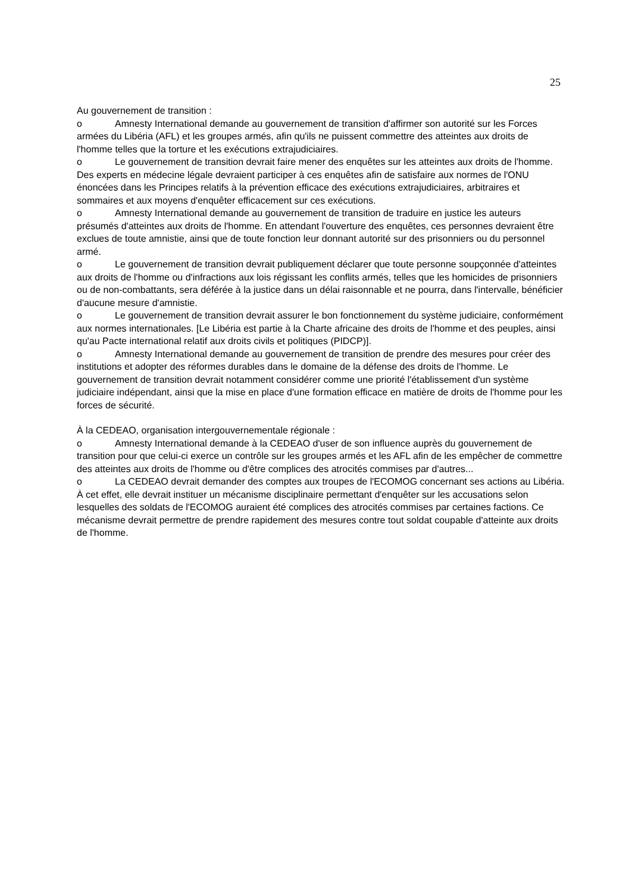25
Au gouvernement de transition :
o Amnesty International demande au gouvernement de transition d'affirmer son autorité sur les Forces armées du Libéria (AFL) et les groupes armés, afin qu'ils ne puissent commettre des atteintes aux droits de l'homme telles que la torture et les exécutions extrajudiciaires.
o Le gouvernement de transition devrait faire mener des enquêtes sur les atteintes aux droits de l'homme. Des experts en médecine légale devraient participer à ces enquêtes afin de satisfaire aux normes de l'ONU énoncées dans les Principes relatifs à la prévention efficace des exécutions extrajudiciaires, arbitraires et sommaires et aux moyens d'enquêter efficacement sur ces exécutions.
o Amnesty International demande au gouvernement de transition de traduire en justice les auteurs présumés d'atteintes aux droits de l'homme. En attendant l'ouverture des enquêtes, ces personnes devraient être exclues de toute amnistie, ainsi que de toute fonction leur donnant autorité sur des prisonniers ou du personnel armé.
o Le gouvernement de transition devrait publiquement déclarer que toute personne soupçonnée d'atteintes aux droits de l'homme ou d'infractions aux lois régissant les conflits armés, telles que les homicides de prisonniers ou de non-combattants, sera déférée à la justice dans un délai raisonnable et ne pourra, dans l'intervalle, bénéficier d'aucune mesure d'amnistie.
o Le gouvernement de transition devrait assurer le bon fonctionnement du système judiciaire, conformément aux normes internationales. [Le Libéria est partie à la Charte africaine des droits de l'homme et des peuples, ainsi qu'au Pacte international relatif aux droits civils et politiques (PIDCP)].
o Amnesty International demande au gouvernement de transition de prendre des mesures pour créer des institutions et adopter des réformes durables dans le domaine de la défense des droits de l'homme. Le gouvernement de transition devrait notamment considérer comme une priorité l'établissement d'un système judiciaire indépendant, ainsi que la mise en place d'une formation efficace en matière de droits de l'homme pour les forces de sécurité.
À la CEDEAO, organisation intergouvernementale régionale :
o Amnesty International demande à la CEDEAO d'user de son influence auprès du gouvernement de transition pour que celui-ci exerce un contrôle sur les groupes armés et les AFL afin de les empêcher de commettre des atteintes aux droits de l'homme ou d'être complices des atrocités commises par d'autres...
o La CEDEAO devrait demander des comptes aux troupes de l'ECOMOG concernant ses actions au Libéria. À cet effet, elle devrait instituer un mécanisme disciplinaire permettant d'enquêter sur les accusations selon lesquelles des soldats de l'ECOMOG auraient été complices des atrocités commises par certaines factions. Ce mécanisme devrait permettre de prendre rapidement des mesures contre tout soldat coupable d'atteinte aux droits de l'homme.